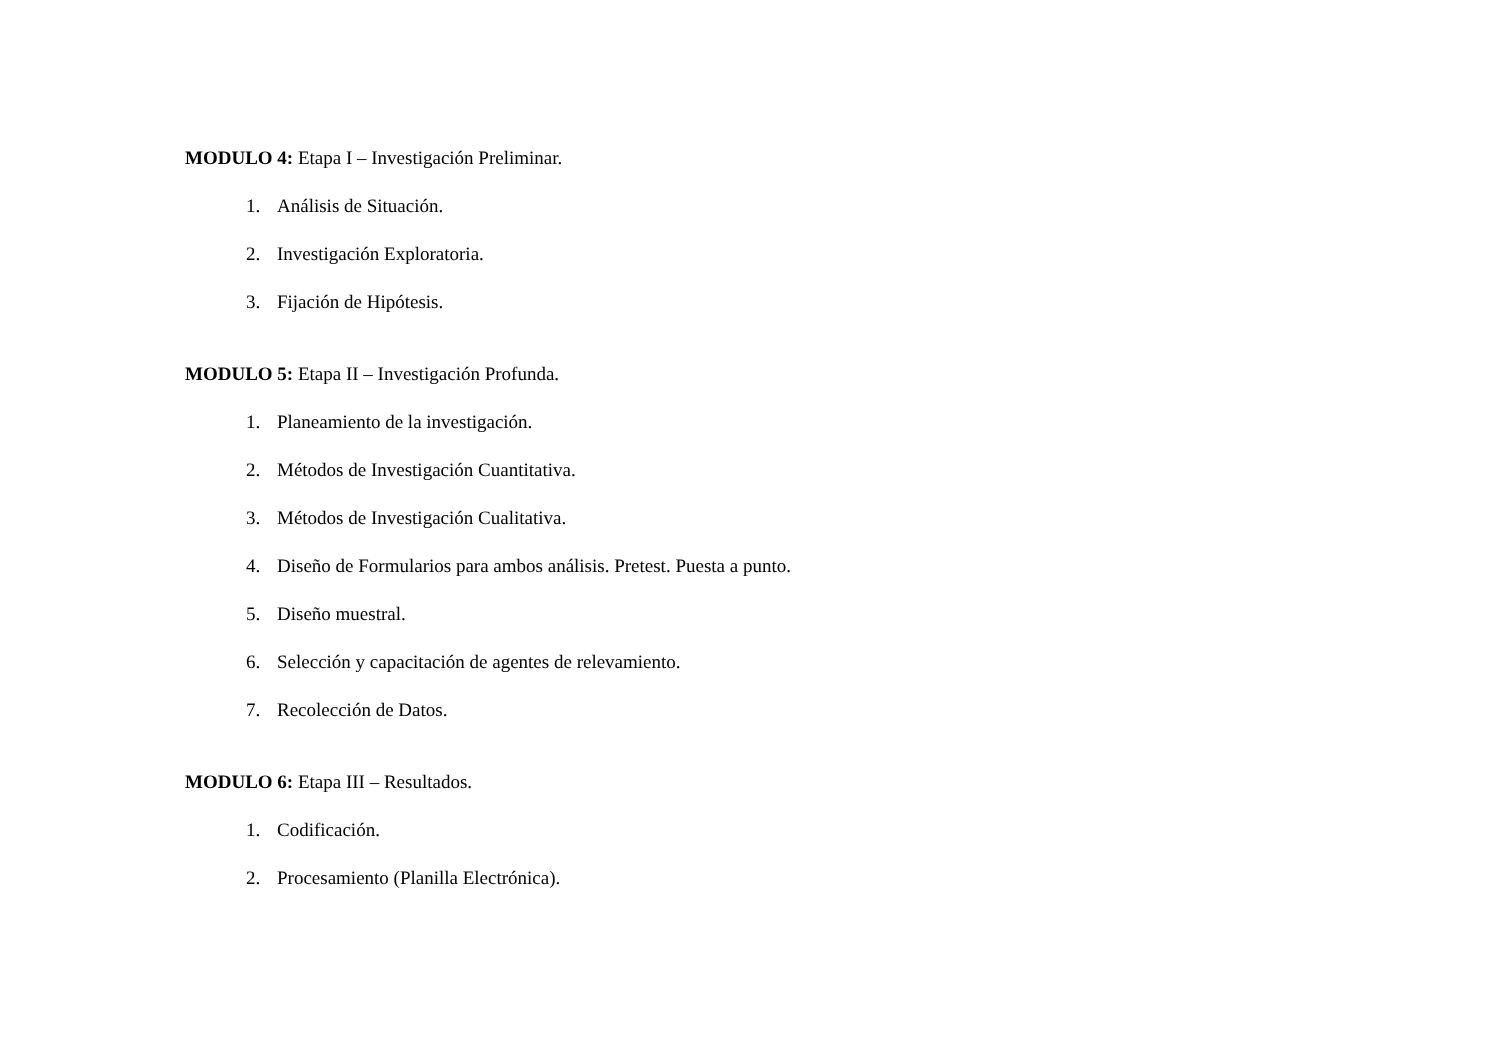MODULO 4: Etapa I – Investigación Preliminar.
1. Análisis de Situación.
2. Investigación Exploratoria.
3. Fijación de Hipótesis.
MODULO 5: Etapa II – Investigación Profunda.
1. Planeamiento de la investigación.
2. Métodos de Investigación Cuantitativa.
3. Métodos de Investigación Cualitativa.
4. Diseño de Formularios para ambos análisis. Pretest. Puesta a punto.
5. Diseño muestral.
6. Selección y capacitación de agentes de relevamiento.
7. Recolección de Datos.
MODULO 6: Etapa III – Resultados.
1. Codificación.
2. Procesamiento (Planilla Electrónica).